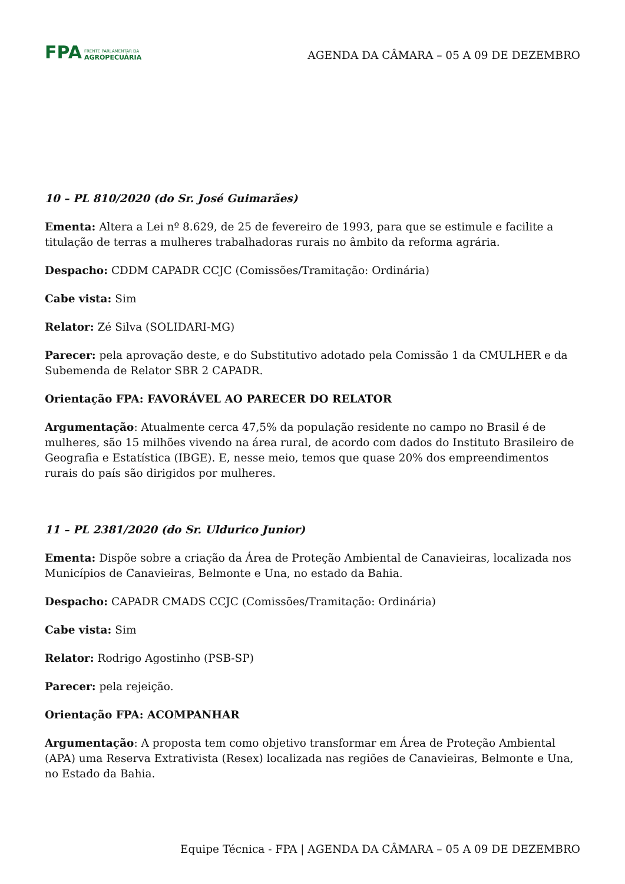FPA
FRENTE PARLAMENTAR DA
AGROPECUÁRIA
AGENDA DA CÂMARA – 05 A 09 DE DEZEMBRO
10 – PL 810/2020 (do Sr. José Guimarães)
Ementa: Altera a Lei nº 8.629, de 25 de fevereiro de 1993, para que se estimule e facilite a titulação de terras a mulheres trabalhadoras rurais no âmbito da reforma agrária.
Despacho: CDDM CAPADR CCJC (Comissões/Tramitação: Ordinária)
Cabe vista: Sim
Relator: Zé Silva (SOLIDARI-MG)
Parecer: pela aprovação deste, e do Substitutivo adotado pela Comissão 1 da CMULHER e da Subemenda de Relator SBR 2 CAPADR.
Orientação FPA: FAVORÁVEL AO PARECER DO RELATOR
Argumentação: Atualmente cerca 47,5% da população residente no campo no Brasil é de mulheres, são 15 milhões vivendo na área rural, de acordo com dados do Instituto Brasileiro de Geografia e Estatística (IBGE). E, nesse meio, temos que quase 20% dos empreendimentos rurais do país são dirigidos por mulheres.
11 – PL 2381/2020 (do Sr. Uldurico Junior)
Ementa: Dispõe sobre a criação da Área de Proteção Ambiental de Canavieiras, localizada nos Municípios de Canavieiras, Belmonte e Una, no estado da Bahia.
Despacho: CAPADR CMADS CCJC (Comissões/Tramitação: Ordinária)
Cabe vista: Sim
Relator: Rodrigo Agostinho (PSB-SP)
Parecer: pela rejeição.
Orientação FPA: ACOMPANHAR
Argumentação: A proposta tem como objetivo transformar em Área de Proteção Ambiental (APA) uma Reserva Extrativista (Resex) localizada nas regiões de Canavieiras, Belmonte e Una, no Estado da Bahia.
Equipe Técnica - FPA | AGENDA DA CÂMARA – 05 A 09 DE DEZEMBRO